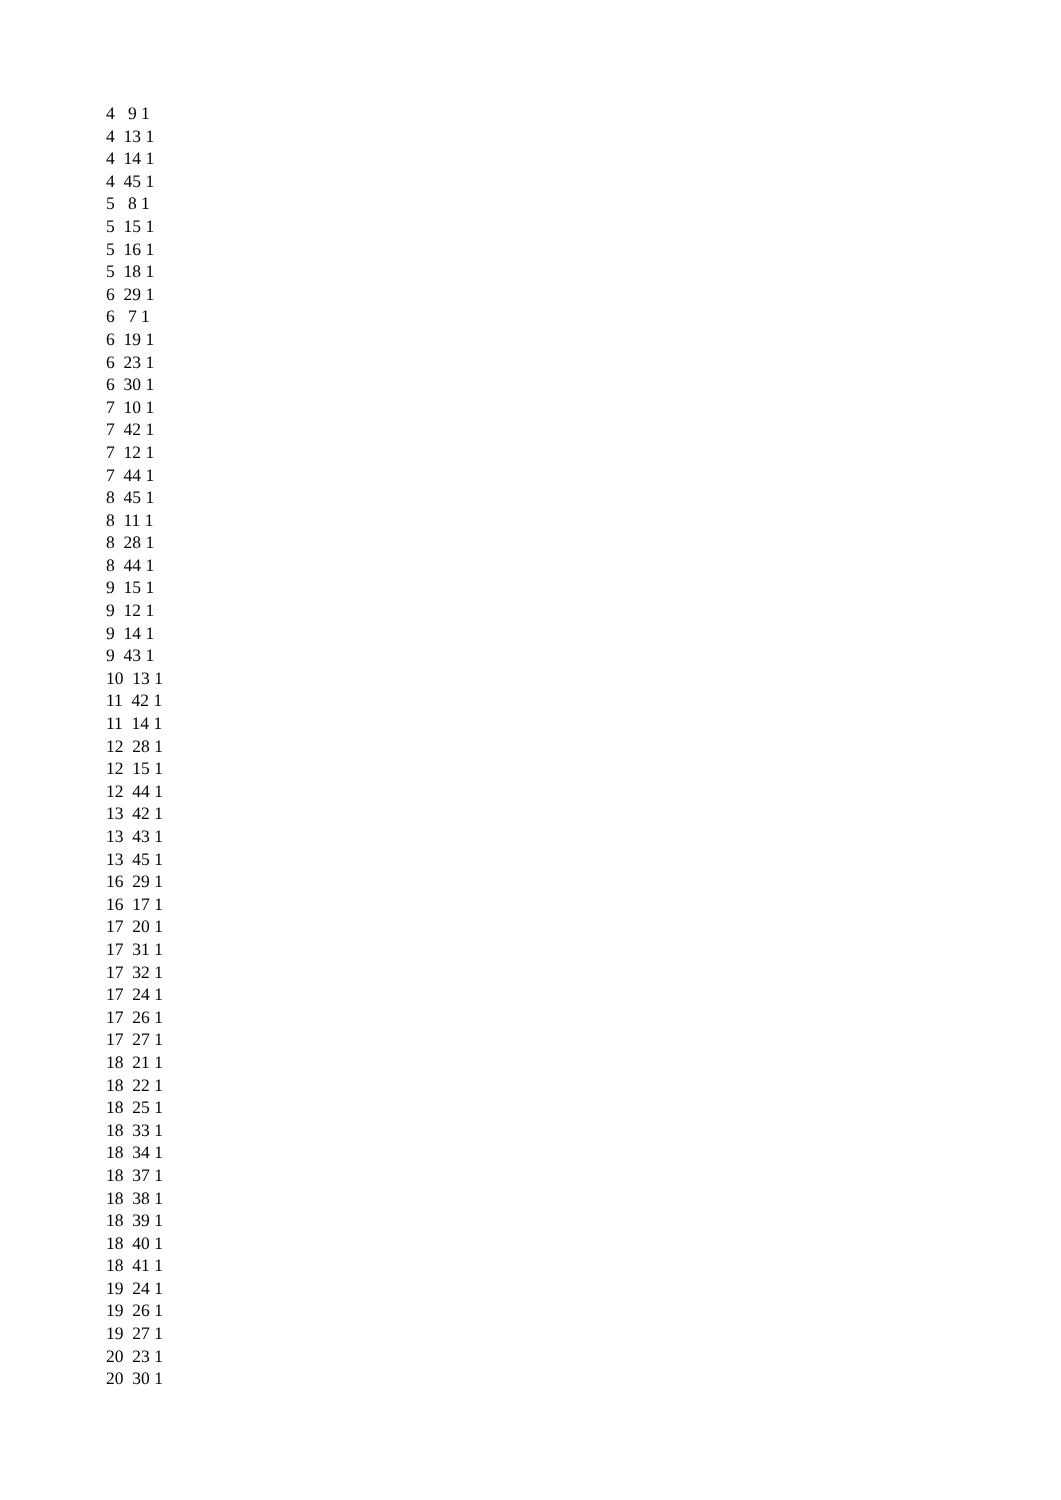4   9 1
4  13 1
4  14 1
4  45 1
5   8 1
5  15 1
5  16 1
5  18 1
6  29 1
6   7 1
6  19 1
6  23 1
6  30 1
7  10 1
7  42 1
7  12 1
7  44 1
8  45 1
8  11 1
8  28 1
8  44 1
9  15 1
9  12 1
9  14 1
9  43 1
10  13 1
11  42 1
11  14 1
12  28 1
12  15 1
12  44 1
13  42 1
13  43 1
13  45 1
16  29 1
16  17 1
17  20 1
17  31 1
17  32 1
17  24 1
17  26 1
17  27 1
18  21 1
18  22 1
18  25 1
18  33 1
18  34 1
18  37 1
18  38 1
18  39 1
18  40 1
18  41 1
19  24 1
19  26 1
19  27 1
20  23 1
20  30 1